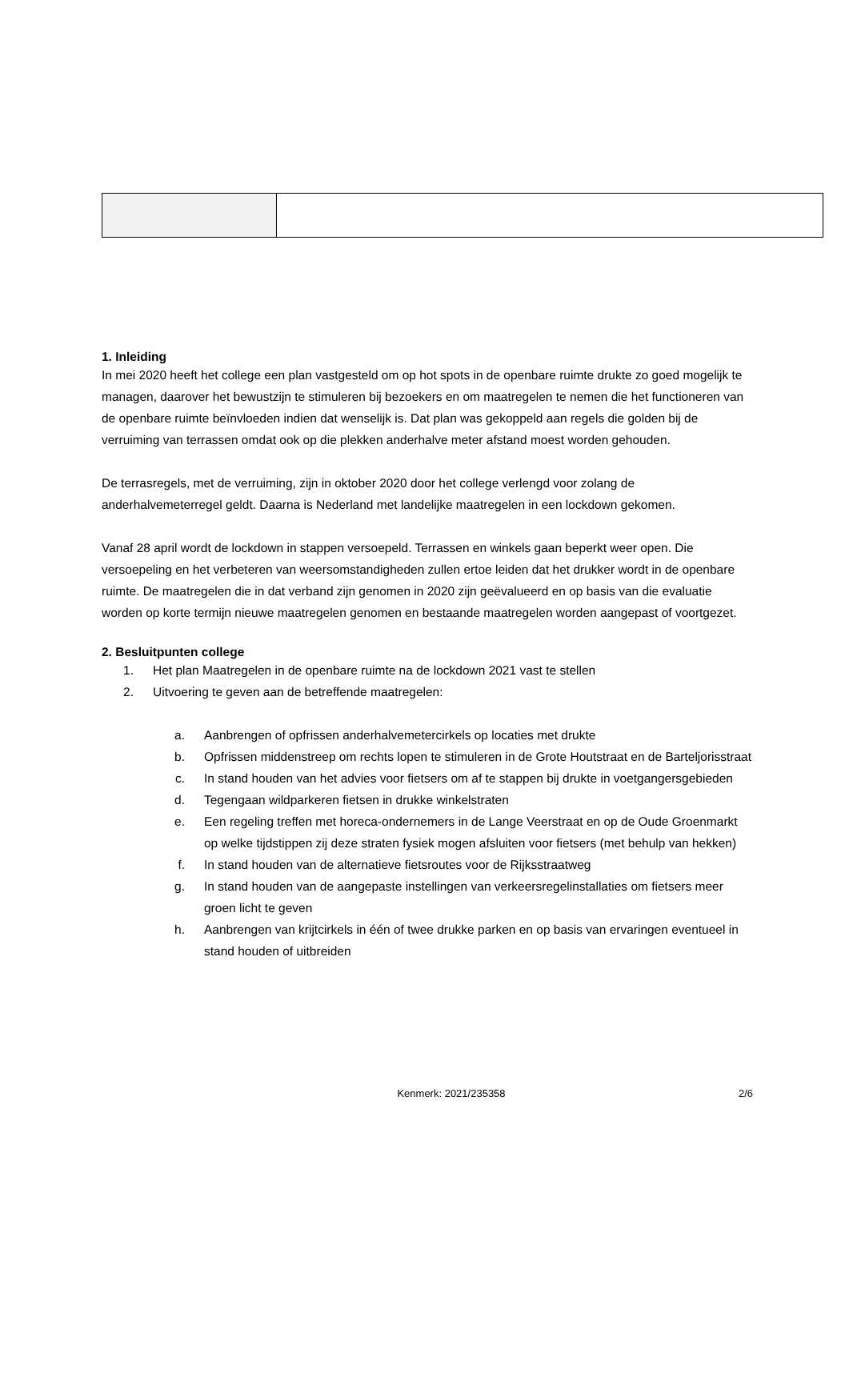1. Inleiding
In mei 2020 heeft het college een plan vastgesteld om op hot spots in de openbare ruimte drukte zo goed mogelijk te managen, daarover het bewustzijn te stimuleren bij bezoekers en om maatregelen te nemen die het functioneren van de openbare ruimte beïnvloeden indien dat wenselijk is. Dat plan was gekoppeld aan regels die golden bij de verruiming van terrassen omdat ook op die plekken anderhalve meter afstand moest worden gehouden.
De terrasregels, met de verruiming, zijn in oktober 2020 door het college verlengd voor zolang de anderhalvemeterregel geldt. Daarna is Nederland met landelijke maatregelen in een lockdown gekomen.
Vanaf 28 april wordt de lockdown in stappen versoepeld. Terrassen en winkels gaan beperkt weer open. Die versoepeling en het verbeteren van weersomstandigheden zullen ertoe leiden dat het drukker wordt in de openbare ruimte. De maatregelen die in dat verband zijn genomen in 2020 zijn geëvalueerd en op basis van die evaluatie worden op korte termijn nieuwe maatregelen genomen en bestaande maatregelen worden aangepast of voortgezet.
2. Besluitpunten college
1. Het plan Maatregelen in de openbare ruimte na de lockdown 2021 vast te stellen
2. Uitvoering te geven aan de betreffende maatregelen:
a. Aanbrengen of opfrissen anderhalvemetercirkels op locaties met drukte
b. Opfrissen middenstreep om rechts lopen te stimuleren in de Grote Houtstraat en de Barteljorisstraat
c. In stand houden van het advies voor fietsers om af te stappen bij drukte in voetgangersgebieden
d. Tegengaan wildparkeren fietsen in drukke winkelstraten
e. Een regeling treffen met horeca-ondernemers in de Lange Veerstraat en op de Oude Groenmarkt op welke tijdstippen zij deze straten fysiek mogen afsluiten voor fietsers (met behulp van hekken)
f. In stand houden van de alternatieve fietsroutes voor de Rijksstraatweg
g. In stand houden van de aangepaste instellingen van verkeersregelinstallaties om fietsers meer groen licht te geven
h. Aanbrengen van krijtcirkels in één of twee drukke parken en op basis van ervaringen eventueel in stand houden of uitbreiden
Kenmerk: 2021/235358 2/6